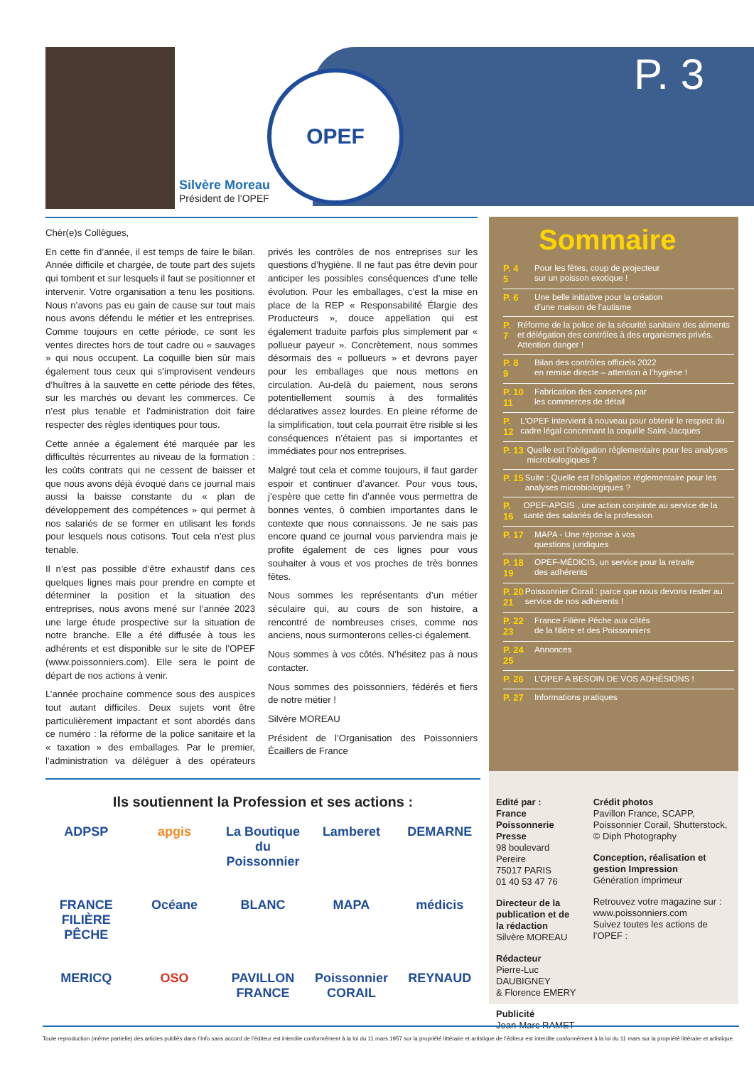P. 3
OPEF
Silvère Moreau
Président de l’OPEF
Chèr(e)s Collègues,
En cette fin d’année, il est temps de faire le bilan. Année difficile et chargée, de toute part des sujets qui tombent et sur lesquels il faut se positionner et intervenir. Votre organisation a tenu les positions. Nous n’avons pas eu gain de cause sur tout mais nous avons défendu le métier et les entreprises. Comme toujours en cette période, ce sont les ventes directes hors de tout cadre ou « sauvages » qui nous occupent. La coquille bien sûr mais également tous ceux qui s’improvisent vendeurs d’huîtres à la sauvette en cette période des fêtes, sur les marchés ou devant les commerces. Ce n’est plus tenable et l’administration doit faire respecter des règles identiques pour tous.
Cette année a également été marquée par les difficultés récurrentes au niveau de la formation : les coûts contrats qui ne cessent de baisser et que nous avons déjà évoqué dans ce journal mais aussi la baisse constante du « plan de développement des compétences » qui permet à nos salariés de se former en utilisant les fonds pour lesquels nous cotisons. Tout cela n’est plus tenable.
Il n’est pas possible d’être exhaustif dans ces quelques lignes mais pour prendre en compte et déterminer la position et la situation des entreprises, nous avons mené sur l’année 2023 une large étude prospective sur la situation de notre branche. Elle a été diffusée à tous les adhérents et est disponible sur le site de l’OPEF (www.poissonniers.com). Elle sera le point de départ de nos actions à venir.
L’année prochaine commence sous des auspices tout autant difficiles. Deux sujets vont être particulièrement impactant et sont abordés dans ce numéro : la réforme de la police sanitaire et la « taxation » des emballages. Par le premier, l’administration va déléguer à des opérateurs privés les contrôles de nos entreprises sur les questions d’hygiène. Il ne faut pas être devin pour anticiper les possibles conséquences d’une telle évolution. Pour les emballages, c’est la mise en place de la REP « Responsabilité Élargie des Producteurs », douce appellation qui est également traduite parfois plus simplement par « pollueur payeur ». Concrètement, nous sommes désormais des « pollueurs » et devrons payer pour les emballages que nous mettons en circulation. Au-delà du paiement, nous serons potentiellement soumis à des formalités déclaratives assez lourdes. En pleine réforme de la simplification, tout cela pourrait être risible si les conséquences n’étaient pas si importantes et immédiates pour nos entreprises.
Malgré tout cela et comme toujours, il faut garder espoir et continuer d’avancer. Pour vous tous, j’espère que cette fin d’année vous permettra de bonnes ventes, ô combien importantes dans le contexte que nous connaissons. Je ne sais pas encore quand ce journal vous parviendra mais je profite également de ces lignes pour vous souhaiter à vous et vos proches de très bonnes fêtes.
Nous sommes les représentants d’un métier séculaire qui, au cours de son histoire, a rencontré de nombreuses crises, comme nos anciens, nous surmonterons celles-ci également.
Nous sommes à vos côtés. N’hésitez pas à nous contacter.
Nous sommes des poissonniers, fédérés et fiers de notre métier !
Silvère MOREAU
Président de l’Organisation des Poissonniers Écaillers de France
Sommaire
P. 4
5
Pour les fêtes, coup de projecteur
sur un poisson exotique !
P. 6 Une belle initiative pour la création
d’une maison de l’autisme
P. 7 Réforme de la police de la sécurité sanitaire des aliments et délégation des contrôles à des organismes privés. Attention danger !
P. 8
9
Bilan des contrôles officiels 2022
en remise directe – attention à l’hygiène !
P. 10
11
Fabrication des conserves par
les commerces de détail
P. 12 L’OPEF intervient à nouveau pour obtenir le respect du cadre légal concernant la coquille Saint-Jacques
P. 13 Quelle est l’obligation réglementaire pour les analyses microbiologiques ?
P. 15 Suite : Quelle est l’obligation réglementaire pour les analyses microbiologiques ?
P. 16 OPEF-APGIS , une action conjointe au service de la santé des salariés de la profession
P. 17 MAPA - Une réponse à vos
questions juridiques
P. 18
19
OPEF-MÉDICIS, un service pour la retraite
des adhérents
P. 20
21
Poissonnier Corail : parce que nous devons rester au service de nos adhérents !
P. 22
23
France Filière Pêche aux côtés
de la filière et des Poissonniers
P. 24
25
Annonces
P. 26 L’OPEF A BESOIN DE VOS ADHÉSIONS !
P. 27 Informations pratiques
Ils soutiennent la Profession et ses actions :
ADPSP
apgis
La Boutique du Poissonnier
Lamberet
DEMARNE
FRANCE FILIÈRE PÊCHE
Océane
BLANC
MAPA
médicis
MERICQ
OSO
PAVILLON FRANCE
Poissonnier CORAIL
REYNAUD
Edité par :
France Poissonnerie Presse
98 boulevard Pereire
75017 PARIS
01 40 53 47 76
Directeur de la publication et de la rédaction
Silvère MOREAU
Rédacteur
Pierre-Luc DAUBIGNEY
& Florence EMERY
Publicité
Jean-Marc RAMET
Crédit photos
Pavillon France, SCAPP, Poissonnier Corail, Shutterstock, © Diph Photography
Conception, réalisation et gestion Impression
Génération imprimeur
Retrouvez votre magazine sur : www.poissonniers.com
Suivez toutes les actions de l’OPEF :
Toute reproduction (même partielle) des articles publiés dans l’Info sans accord de l’éditeur est interdite conformément à la loi du 11 mars 1957 sur la propriété littéraire et artistique de l’éditeur est interdite conformément à la loi du 11 mars sur la propriété littéraire et artistique.